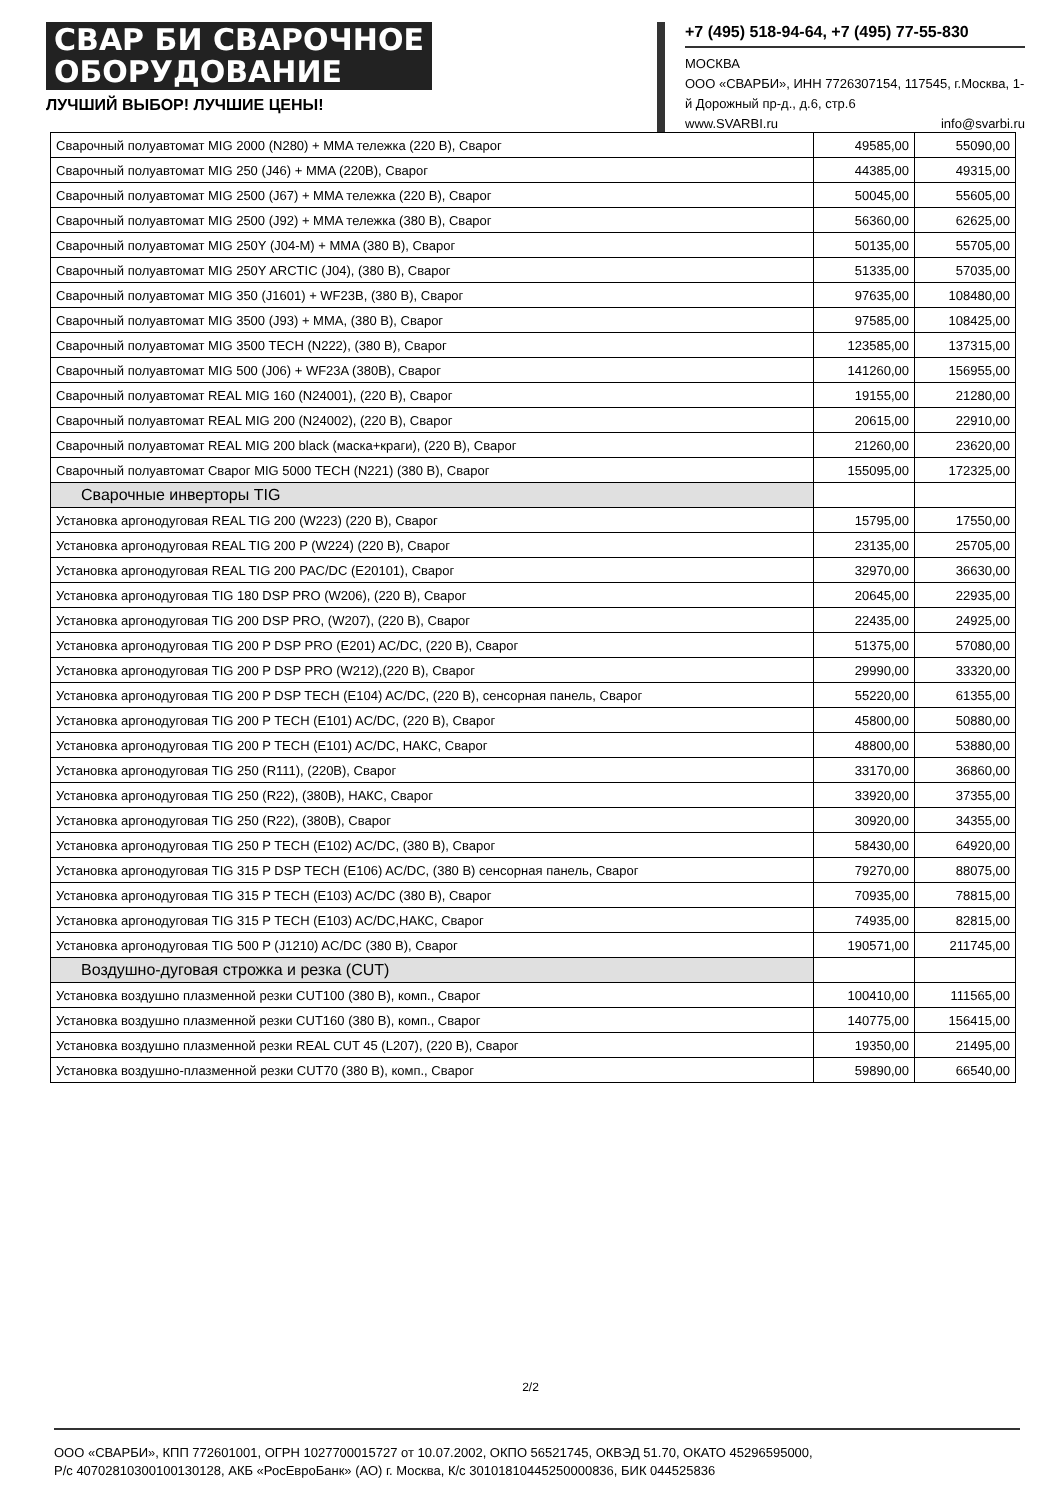СВАР БИ СВАРОЧНОЕ
ОБОРУДОВАНИЕ
ЛУЧШИЙ ВЫБОР! ЛУЧШИЕ ЦЕНЫ!
+7 (495) 518-94-64, +7 (495) 77-55-830
МОСКВА
ООО «СВАРБИ», ИНН 7726307154, 117545, г.Москва, 1-й Дорожный пр-д., д.6, стр.6
www.SVARBI.ru info@svarbi.ru
| Сварочный полуавтомат MIG 2000 (N280) + MMA тележка (220 В), Сварог | 49585,00 | 55090,00 |
| Сварочный полуавтомат MIG 250 (J46) + MMA (220В), Сварог | 44385,00 | 49315,00 |
| Сварочный полуавтомат MIG 2500 (J67) + MMA тележка (220 В), Сварог | 50045,00 | 55605,00 |
| Сварочный полуавтомат MIG 2500 (J92) + MMA тележка (380 В), Сварог | 56360,00 | 62625,00 |
| Сварочный полуавтомат MIG 250Y (J04-M) + MMA (380 В), Сварог | 50135,00 | 55705,00 |
| Сварочный полуавтомат MIG 250Y ARCTIC (J04), (380 В), Сварог | 51335,00 | 57035,00 |
| Сварочный полуавтомат MIG 350 (J1601) + WF23B, (380 В), Сварог | 97635,00 | 108480,00 |
| Сварочный полуавтомат MIG 3500 (J93) + MMA, (380 В), Сварог | 97585,00 | 108425,00 |
| Сварочный полуавтомат MIG 3500 TECH (N222), (380 В), Сварог | 123585,00 | 137315,00 |
| Сварочный полуавтомат MIG 500 (J06) + WF23A (380В), Сварог | 141260,00 | 156955,00 |
| Сварочный полуавтомат REAL MIG 160 (N24001), (220 В), Сварог | 19155,00 | 21280,00 |
| Сварочный полуавтомат REAL MIG 200 (N24002), (220 В), Сварог | 20615,00 | 22910,00 |
| Сварочный полуавтомат REAL MIG 200 black (маска+краги), (220 В), Сварог | 21260,00 | 23620,00 |
| Сварочный полуавтомат Сварог MIG 5000 TECH (N221) (380 В), Сварог | 155095,00 | 172325,00 |
| Сварочные инверторы TIG | | |
| Установка аргонодуговая REAL TIG 200 (W223) (220 В), Сварог | 15795,00 | 17550,00 |
| Установка аргонодуговая REAL TIG 200 P (W224) (220 В), Сварог | 23135,00 | 25705,00 |
| Установка аргонодуговая REAL TIG 200 PAC/DC (E20101), Сварог | 32970,00 | 36630,00 |
| Установка аргонодуговая TIG 180 DSP PRO (W206), (220 В), Сварог | 20645,00 | 22935,00 |
| Установка аргонодуговая TIG 200 DSP PRO, (W207), (220 В), Сварог | 22435,00 | 24925,00 |
| Установка аргонодуговая TIG 200 P DSP PRO (E201) AC/DC, (220 В), Сварог | 51375,00 | 57080,00 |
| Установка аргонодуговая TIG 200 P DSP PRO (W212),(220 В), Сварог | 29990,00 | 33320,00 |
| Установка аргонодуговая TIG 200 P DSP TECH (E104) AC/DC, (220 В), сенсорная панель, Сварог | 55220,00 | 61355,00 |
| Установка аргонодуговая TIG 200 P TECH (E101) AC/DC, (220 В), Сварог | 45800,00 | 50880,00 |
| Установка аргонодуговая TIG 200 P TECH (E101) AC/DC, НАКС, Сварог | 48800,00 | 53880,00 |
| Установка аргонодуговая TIG 250 (R111), (220В), Сварог | 33170,00 | 36860,00 |
| Установка аргонодуговая TIG 250 (R22), (380В), НАКС, Сварог | 33920,00 | 37355,00 |
| Установка аргонодуговая TIG 250 (R22), (380В), Сварог | 30920,00 | 34355,00 |
| Установка аргонодуговая TIG 250 P TECH (E102) AC/DC, (380 В), Сварог | 58430,00 | 64920,00 |
| Установка аргонодуговая TIG 315 P DSP TECH (E106) AC/DC, (380 В) сенсорная панель, Сварог | 79270,00 | 88075,00 |
| Установка аргонодуговая TIG 315 P TECH (E103) AC/DC (380 В), Сварог | 70935,00 | 78815,00 |
| Установка аргонодуговая TIG 315 P TECH (E103) AC/DC,НАКС, Сварог | 74935,00 | 82815,00 |
| Установка аргонодуговая TIG 500 P (J1210) AC/DC (380 В), Сварог | 190571,00 | 211745,00 |
| Воздушно-дуговая строжка и резка (CUT) | | |
| Установка воздушно плазменной резки CUT100 (380 В), комп., Сварог | 100410,00 | 111565,00 |
| Установка воздушно плазменной резки CUT160 (380 В), комп., Сварог | 140775,00 | 156415,00 |
| Установка воздушно плазменной резки REAL CUT 45 (L207), (220 В), Сварог | 19350,00 | 21495,00 |
| Установка воздушно-плазменной резки CUT70 (380 В), комп., Сварог | 59890,00 | 66540,00 |
2/2
ООО «СВАРБИ», КПП 772601001, ОГРН 1027700015727 от 10.07.2002, ОКПО 56521745, ОКВЭД 51.70, ОКАТО 45296595000,
Р/с 40702810300100130128, АКБ «РосЕвроБанк» (АО) г. Москва, К/с 30101810445250000836, БИК 044525836